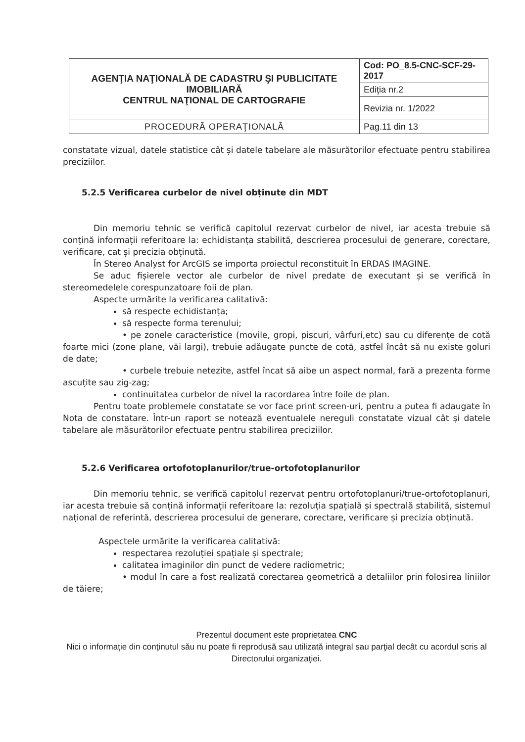| AGENŢIA NAŢIONALĂ DE CADASTRU ŞI PUBLICITATE IMOBILIARĂ CENTRUL NAŢIONAL DE CARTOGRAFIE | Cod: PO_8.5-CNC-SCF-29-2017 |
| | Ediţia nr.2 |
| | Revizia nr. 1/2022 |
| PROCEDURĂ OPERAŢIONALĂ | Pag.11 din 13 |
constatate vizual, datele statistice cât și datele tabelare ale măsurătorilor efectuate pentru stabilirea preciziilor.
5.2.5 Verificarea curbelor de nivel obținute din MDT
Din memoriu tehnic se verifică capitolul rezervat curbelor de nivel, iar acesta trebuie să conțină informații referitoare la: echidistanța stabilită, descrierea procesului de generare, corectare, verificare, cat și precizia obținută.
În Stereo Analyst for ArcGIS se importa proiectul reconstituit în ERDAS IMAGINE.
Se aduc fișierele vector ale curbelor de nivel predate de executant și se verifică în stereomedelele corespunzatoare foii de plan.
Aspecte urmărite la verificarea calitativă:
să respecte echidistanța;
să respecte forma terenului;
• pe zonele caracteristice (movile, gropi, piscuri, vârfuri,etc) sau cu diferențe de cotă foarte mici (zone plane, văi largi), trebuie adăugate puncte de cotă, astfel încât să nu existe goluri de date;
• curbele trebuie netezite, astfel încat să aibe un aspect normal, fară a prezenta forme ascuțite sau zig-zag;
continuitatea curbelor de nivel la racordarea între foile de plan.
Pentru toate problemele constatate se vor face print screen-uri, pentru a putea fi adaugate în Nota de constatare. Într-un raport se notează eventualele nereguli constatate vizual cât și datele tabelare ale măsurătorilor efectuate pentru stabilirea preciziilor.
5.2.6 Verificarea ortofotoplanurilor/true-ortofotoplanurilor
Din memoriu tehnic, se verifică capitolul rezervat pentru ortofotoplanuri/true-ortofotoplanuri, iar acesta trebuie să conțină informații referitoare la: rezoluția spațială și spectrală stabilită, sistemul național de referintă, descrierea procesului de generare, corectare, verificare și precizia obținută.
Aspectele urmărite la verificarea calitativă:
respectarea rezoluției spațiale și spectrale;
calitatea imaginilor din punct de vedere radiometric;
• modul în care a fost realizată corectarea geometrică a detaliilor prin folosirea liniilor de tăiere;
Prezentul document este proprietatea CNC
Nici o informaţie din conţinutul său nu poate fi reprodusă sau utilizată integral sau parţial decât cu acordul scris al Directorului organizaţiei.